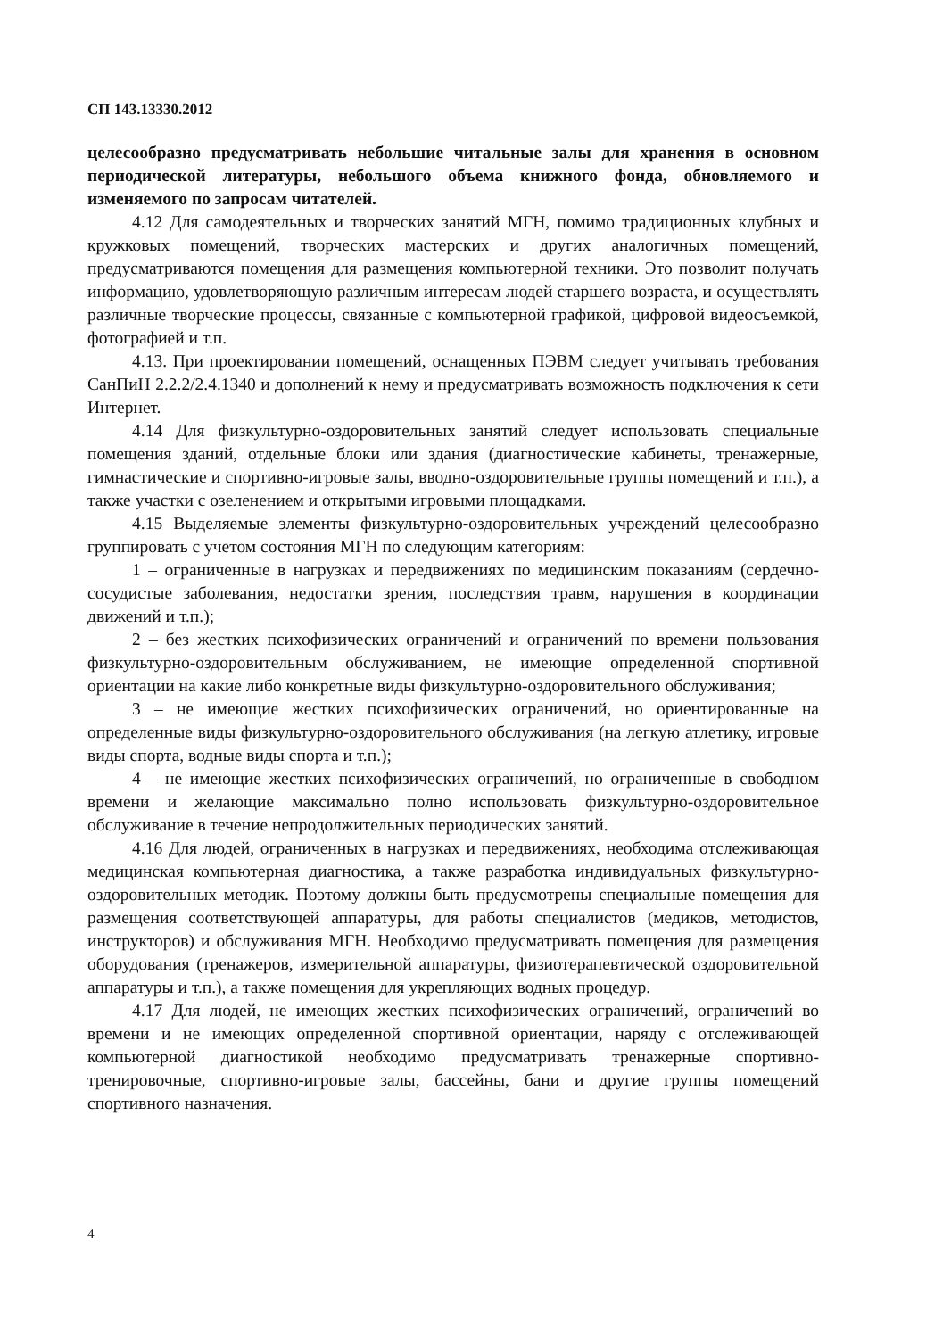СП 143.13330.2012
целесообразно предусматривать небольшие читальные залы для хранения в основном периодической литературы, небольшого объема книжного фонда, обновляемого и изменяемого по запросам читателей.
4.12 Для самодеятельных и творческих занятий МГН, помимо традиционных клубных и кружковых помещений, творческих мастерских и других аналогичных помещений, предусматриваются помещения для размещения компьютерной техники. Это позволит получать информацию, удовлетворяющую различным интересам людей старшего возраста, и осуществлять различные творческие процессы, связанные с компьютерной графикой, цифровой видеосъемкой, фотографией и т.п.
4.13. При проектировании помещений, оснащенных ПЭВМ следует учитывать требования СанПиН 2.2.2/2.4.1340 и дополнений к нему и предусматривать возможность подключения к сети Интернет.
4.14 Для физкультурно-оздоровительных занятий следует использовать специальные помещения зданий, отдельные блоки или здания (диагностические кабинеты, тренажерные, гимнастические и спортивно-игровые залы, вводно-оздоровительные группы помещений и т.п.), а также участки с озеленением и открытыми игровыми площадками.
4.15 Выделяемые элементы физкультурно-оздоровительных учреждений целесообразно группировать с учетом состояния МГН по следующим категориям:
1 – ограниченные в нагрузках и передвижениях по медицинским показаниям (сердечно-сосудистые заболевания, недостатки зрения, последствия травм, нарушения в координации движений и т.п.);
2 – без жестких психофизических ограничений и ограничений по времени пользования физкультурно-оздоровительным обслуживанием, не имеющие определенной спортивной ориентации на какие либо конкретные виды физкультурно-оздоровительного обслуживания;
3 – не имеющие жестких психофизических ограничений, но ориентированные на определенные виды физкультурно-оздоровительного обслуживания (на легкую атлетику, игровые виды спорта, водные виды спорта и т.п.);
4 – не имеющие жестких психофизических ограничений, но ограниченные в свободном времени и желающие максимально полно использовать физкультурно-оздоровительное обслуживание в течение непродолжительных периодических занятий.
4.16 Для людей, ограниченных в нагрузках и передвижениях, необходима отслеживающая медицинская компьютерная диагностика, а также разработка индивидуальных физкультурно-оздоровительных методик. Поэтому должны быть предусмотрены специальные помещения для размещения соответствующей аппаратуры, для работы специалистов (медиков, методистов, инструкторов) и обслуживания МГН. Необходимо предусматривать помещения для размещения оборудования (тренажеров, измерительной аппаратуры, физиотерапевтической оздоровительной аппаратуры и т.п.), а также помещения для укрепляющих водных процедур.
4.17 Для людей, не имеющих жестких психофизических ограничений, ограничений во времени и не имеющих определенной спортивной ориентации, наряду с отслеживающей компьютерной диагностикой необходимо предусматривать тренажерные спортивно-тренировочные, спортивно-игровые залы, бассейны, бани и другие группы помещений спортивного назначения.
4